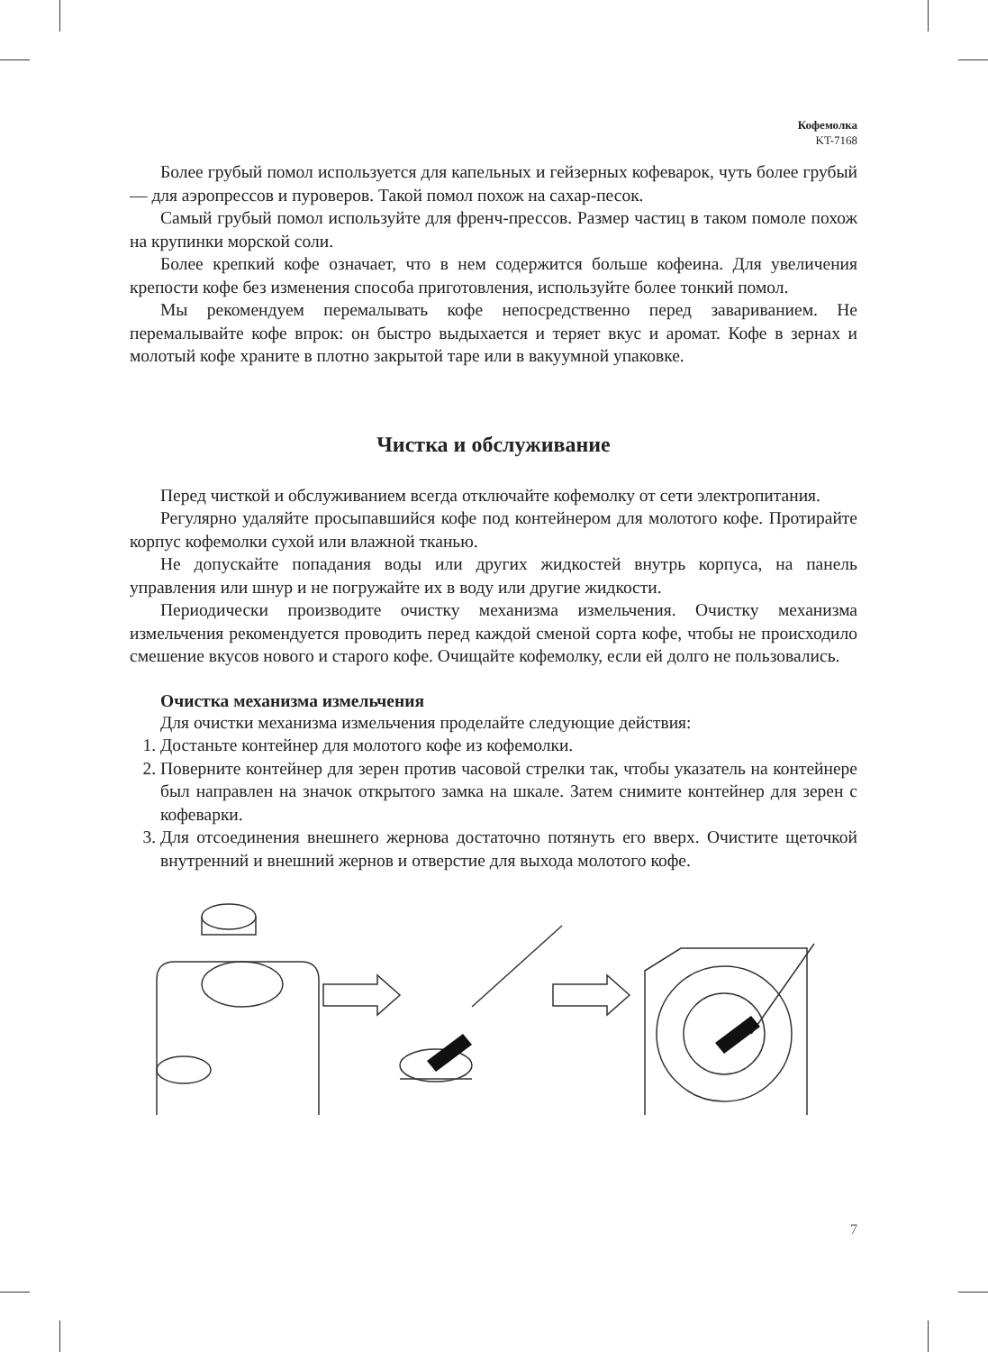Кофемолка
KT-7168
Более грубый помол используется для капельных и гейзерных кофеварок, чуть более грубый — для аэропрессов и пуроверов. Такой помол похож на сахар-песок.
Самый грубый помол используйте для френч-прессов. Размер частиц в таком помоле похож на крупинки морской соли.
Более крепкий кофе означает, что в нем содержится больше кофеина. Для увеличения крепости кофе без изменения способа приготовления, используйте более тонкий помол.
Мы рекомендуем перемалывать кофе непосредственно перед завариванием. Не перемалывайте кофе впрок: он быстро выдыхается и теряет вкус и аромат. Кофе в зернах и молотый кофе храните в плотно закрытой таре или в вакуумной упаковке.
Чистка и обслуживание
Перед чисткой и обслуживанием всегда отключайте кофемолку от сети электропитания.
Регулярно удаляйте просыпавшийся кофе под контейнером для молотого кофе. Протирайте корпус кофемолки сухой или влажной тканью.
Не допускайте попадания воды или других жидкостей внутрь корпуса, на панель управления или шнур и не погружайте их в воду или другие жидкости.
Периодически производите очистку механизма измельчения. Очистку механизма измельчения рекомендуется проводить перед каждой сменой сорта кофе, чтобы не происходило смешение вкусов нового и старого кофе. Очищайте кофемолку, если ей долго не пользовались.
Очистка механизма измельчения
Для очистки механизма измельчения проделайте следующие действия:
1. Достаньте контейнер для молотого кофе из кофемолки.
2. Поверните контейнер для зерен против часовой стрелки так, чтобы указатель на контейнере был направлен на значок открытого замка на шкале. Затем снимите контейнер для зерен с кофеварки.
3. Для отсоединения внешнего жернова достаточно потянуть его вверх. Очистите щеточкой внутренний и внешний жернов и отверстие для выхода молотого кофе.
7